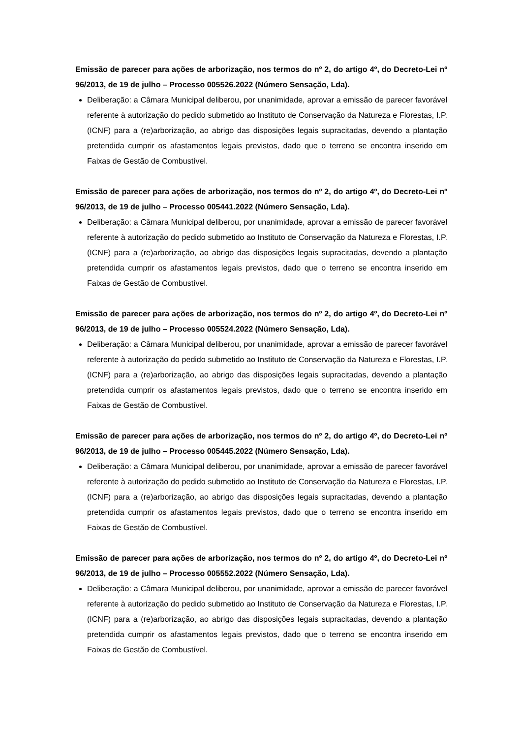Emissão de parecer para ações de arborização, nos termos do nº 2, do artigo 4º, do Decreto-Lei nº 96/2013, de 19 de julho – Processo 005526.2022 (Número Sensação, Lda).
Deliberação: a Câmara Municipal deliberou, por unanimidade, aprovar a emissão de parecer favorável referente à autorização do pedido submetido ao Instituto de Conservação da Natureza e Florestas, I.P. (ICNF) para a (re)arborização, ao abrigo das disposições legais supracitadas, devendo a plantação pretendida cumprir os afastamentos legais previstos, dado que o terreno se encontra inserido em Faixas de Gestão de Combustível.
Emissão de parecer para ações de arborização, nos termos do nº 2, do artigo 4º, do Decreto-Lei nº 96/2013, de 19 de julho – Processo 005441.2022 (Número Sensação, Lda).
Deliberação: a Câmara Municipal deliberou, por unanimidade, aprovar a emissão de parecer favorável referente à autorização do pedido submetido ao Instituto de Conservação da Natureza e Florestas, I.P. (ICNF) para a (re)arborização, ao abrigo das disposições legais supracitadas, devendo a plantação pretendida cumprir os afastamentos legais previstos, dado que o terreno se encontra inserido em Faixas de Gestão de Combustível.
Emissão de parecer para ações de arborização, nos termos do nº 2, do artigo 4º, do Decreto-Lei nº 96/2013, de 19 de julho – Processo 005524.2022 (Número Sensação, Lda).
Deliberação: a Câmara Municipal deliberou, por unanimidade, aprovar a emissão de parecer favorável referente à autorização do pedido submetido ao Instituto de Conservação da Natureza e Florestas, I.P. (ICNF) para a (re)arborização, ao abrigo das disposições legais supracitadas, devendo a plantação pretendida cumprir os afastamentos legais previstos, dado que o terreno se encontra inserido em Faixas de Gestão de Combustível.
Emissão de parecer para ações de arborização, nos termos do nº 2, do artigo 4º, do Decreto-Lei nº 96/2013, de 19 de julho – Processo 005445.2022 (Número Sensação, Lda).
Deliberação: a Câmara Municipal deliberou, por unanimidade, aprovar a emissão de parecer favorável referente à autorização do pedido submetido ao Instituto de Conservação da Natureza e Florestas, I.P. (ICNF) para a (re)arborização, ao abrigo das disposições legais supracitadas, devendo a plantação pretendida cumprir os afastamentos legais previstos, dado que o terreno se encontra inserido em Faixas de Gestão de Combustível.
Emissão de parecer para ações de arborização, nos termos do nº 2, do artigo 4º, do Decreto-Lei nº 96/2013, de 19 de julho – Processo 005552.2022 (Número Sensação, Lda).
Deliberação: a Câmara Municipal deliberou, por unanimidade, aprovar a emissão de parecer favorável referente à autorização do pedido submetido ao Instituto de Conservação da Natureza e Florestas, I.P. (ICNF) para a (re)arborização, ao abrigo das disposições legais supracitadas, devendo a plantação pretendida cumprir os afastamentos legais previstos, dado que o terreno se encontra inserido em Faixas de Gestão de Combustível.